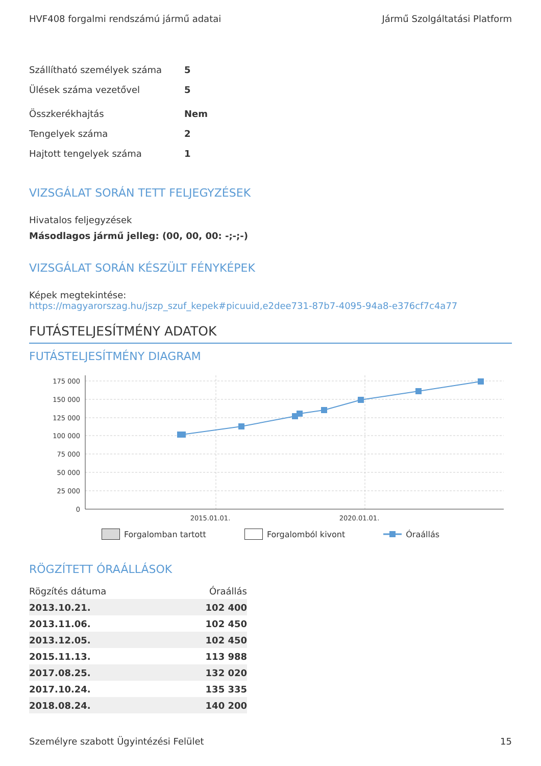HVF408 forgalmi rendszámú jármű adatai Jármű Szolgáltatási Platform
Szállítható személyek száma 5
Ülések száma vezetővel 5
Összkerékhajtás Nem
Tengelyek száma 2
Hajtott tengelyek száma 1
VIZSGÁLAT SORÁN TETT FELJEGYZÉSEK
Hivatalos feljegyzések
Másodlagos jármű jelleg: (00, 00, 00: -;-;-)
VIZSGÁLAT SORÁN KÉSZÜLT FÉNYKÉPEK
Képek megtekintése:
https://magyarorszag.hu/jszp_szuf_kepek#picuuid,e2dee731-87b7-4095-94a8-e376cf7c4a77
FUTÁSTELJESÍTMÉNY ADATOK
FUTÁSTELJESÍTMÉNY DIAGRAM
175 000
150 000
125 000
100 000
75 000
50 000
25 000
0
2015.01.01.
2020.01.01.
Forgalomban tartott Forgalomból kivont Óraállás
RÖGZÍTETT ÓRAÁLLÁSOK
| Rögzítés dátuma | Óraállás |
| --- | --- |
| 2013.10.21. | 102 400 |
| 2013.11.06. | 102 450 |
| 2013.12.05. | 102 450 |
| 2015.11.13. | 113 988 |
| 2017.08.25. | 132 020 |
| 2017.10.24. | 135 335 |
| 2018.08.24. | 140 200 |
Személyre szabott Ügyintézési Felület 15